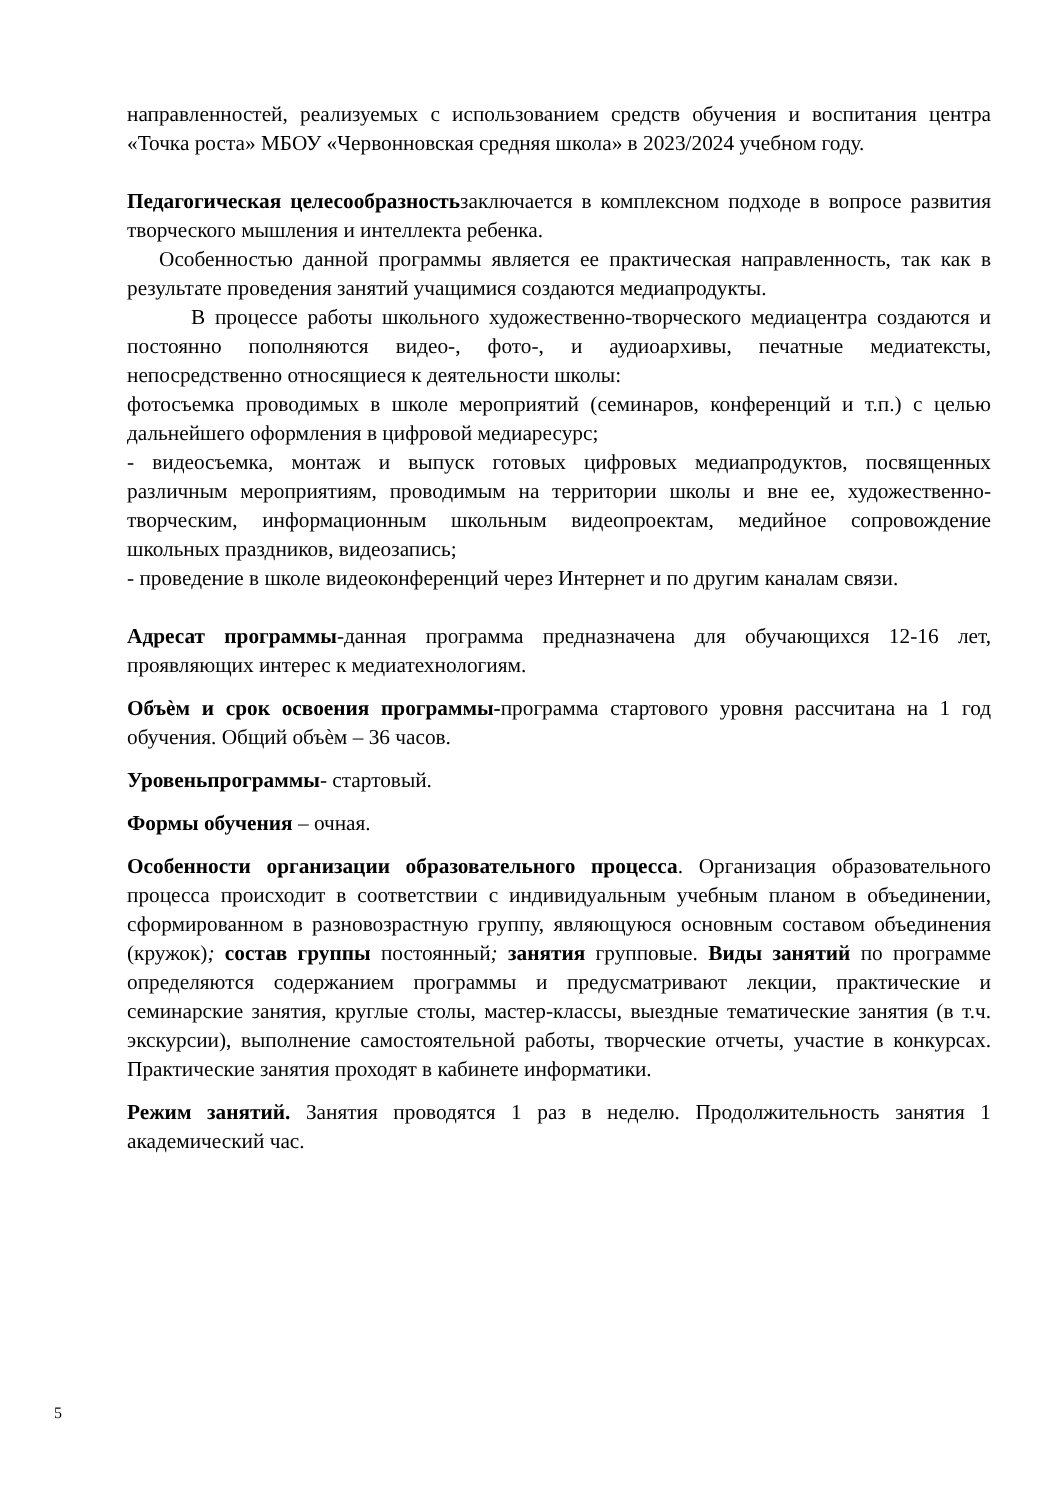направленностей, реализуемых с использованием средств обучения и воспитания центра «Точка роста» МБОУ «Червонновская средняя школа» в 2023/2024 учебном году.
Педагогическая целесообразностьзаключается в комплексном подходе в вопросе развития творческого мышления и интеллекта ребенка.
Особенностью данной программы является ее практическая направленность, так как в результате проведения занятий учащимися создаются медиапродукты.
В процессе работы школьного художественно-творческого медиацентра создаются и постоянно пополняются видео-, фото-, и аудиоархивы, печатные медиатексты, непосредственно относящиеся к деятельности школы:
фотосъемка проводимых в школе мероприятий (семинаров, конференций и т.п.) с целью дальнейшего оформления в цифровой медиаресурс;
- видеосъемка, монтаж и выпуск готовых цифровых медиапродуктов, посвященных различным мероприятиям, проводимым на территории школы и вне ее, художественно-творческим, информационным школьным видеопроектам, медийное сопровождение школьных праздников, видеозапись;
- проведение в школе видеоконференций через Интернет и по другим каналам связи.
Адресат программы-данная программа предназначена для обучающихся 12-16 лет, проявляющих интерес к медиатехнологиям.
Объѐм и срок освоения программы-программа стартового уровня рассчитана на 1 год обучения. Общий объѐм – 36 часов.
Уровеньпрограммы- стартовый.
Формы обучения – очная.
Особенности организации образовательного процесса. Организация образовательного процесса происходит в соответствии с индивидуальным учебным планом в объединении, сформированном в разновозрастную группу, являющуюся основным составом объединения (кружок); состав группы постоянный; занятия групповые. Виды занятий по программе определяются содержанием программы и предусматривают лекции, практические и семинарские занятия, круглые столы, мастер-классы, выездные тематические занятия (в т.ч. экскурсии), выполнение самостоятельной работы, творческие отчеты, участие в конкурсах. Практические занятия проходят в кабинете информатики.
Режим занятий. Занятия проводятся 1 раз в неделю. Продолжительность занятия 1 академический час.
5